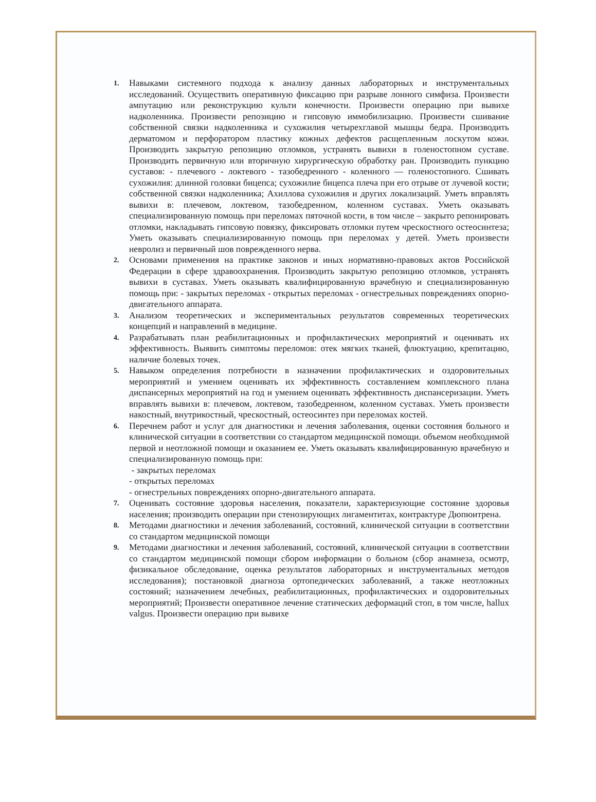1.
Навыками системного подхода к анализу данных лабораторных и инструментальных исследований. Осуществить оперативную фиксацию при разрыве лонного симфиза. Произвести ампутацию или реконструкцию культи конечности. Произвести операцию при вывихе надколенника. Произвести репозицию и гипсовую иммобилизацию. Произвести сшивание собственной связки надколенника и сухожилия четырехглавой мышцы бедра. Производить дерматомом и перфоратором пластику кожных дефектов расщепленным лоскутом кожи. Производить закрытую репозицию отломков, устранять вывихи в голеностопном суставе. Производить первичную или вторичную хирургическую обработку ран. Производить пункцию суставов: - плечевого - локтевого - тазобедренного - коленного — голеностопного. Сшивать сухожилия: длинной головки бицепса; сухожилие бицепса плеча при его отрыве от лучевой кости; собственной связки надколенника; Ахиллова сухожилия и других локализаций. Уметь вправлять вывихи в: плечевом, локтевом, тазобедренном, коленном суставах. Уметь оказывать специализированную помощь при переломах пяточной кости, в том числе – закрыто репонировать отломки, накладывать гипсовую повязку, фиксировать отломки путем чрескостного остеосинтеза; Уметь оказывать специализированную помощь при переломах у детей. Уметь произвести невролиз и первичный шов поврежденного нерва.
2.
Основами применения на практике законов и иных нормативно-правовых актов Российской Федерации в сфере здравоохранения. Производить закрытую репозицию отломков, устранять вывихи в суставах. Уметь оказывать квалифицированную врачебную и специализированную помощь при: - закрытых переломах - открытых переломах - огнестрельных повреждениях опорно-двигательного аппарата.
3.
Анализом теоретических и экспериментальных результатов современных теоретических концепций и направлений в медицине.
4.
Разрабатывать план реабилитационных и профилактических мероприятий и оценивать их эффективность. Выявить симптомы переломов: отек мягких тканей, флюктуацию, крепитацию, наличие болевых точек.
5.
Навыком определения потребности в назначении профилактических и оздоровительных мероприятий и умением оценивать их эффективность составлением комплексного плана диспансерных мероприятий на год и умением оценивать эффективность диспансеризации. Уметь вправлять вывихи в: плечевом, локтевом, тазобедренном, коленном суставах. Уметь произвести накостный, внутрикостный, чрескостный, остеосинтез при переломах костей.
6.
Перечнем работ и услуг для диагностики и лечения заболевания, оценки состояния больного и клинической ситуации в соответствии со стандартом медицинской помощи. объемом необходимой первой и неотложной помощи и оказанием ее. Уметь оказывать квалифицированную врачебную и специализированную помощь при:
- закрытых переломах
- открытых переломах
- огнестрельных повреждениях опорно-двигательного аппарата.
7.
Оценивать состояние здоровья населения, показатели, характеризующие состояние здоровья населения; производить операции при стенозирующих лигаментитах, контрактуре Дюпюитрена.
8.
Методами диагностики и лечения заболеваний, состояний, клинической ситуации в соответствии со стандартом медицинской помощи
9.
Методами диагностики и лечения заболеваний, состояний, клинической ситуации в соответствии со стандартом медицинской помощи сбором информации о больном (сбор анамнеза, осмотр, физикальное обследование, оценка результатов лабораторных и инструментальных методов исследования); постановкой диагноза ортопедических заболеваний, а также неотложных состояний; назначением лечебных, реабилитационных, профилактических и оздоровительных мероприятий; Произвести оперативное лечение статических деформаций стоп, в том числе, hallux valgus. Произвести операцию при вывихе